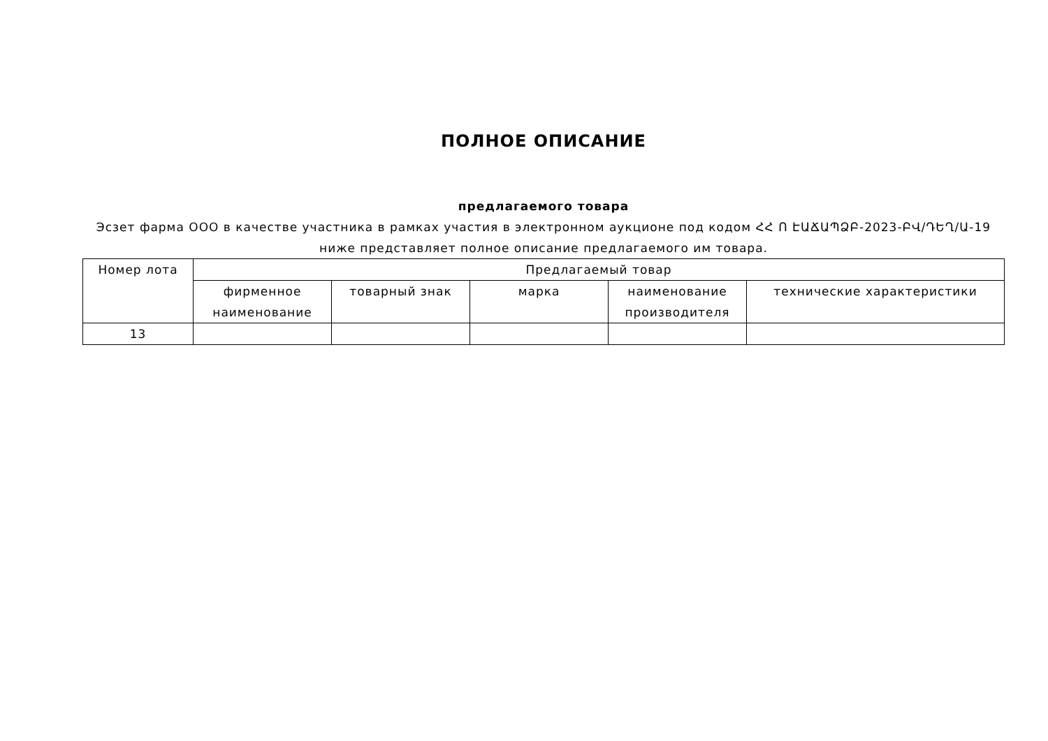ПОЛНОЕ ОПИСАНИЕ
предлагаемого товара
Эсзет фарма ООО в качестве участника в рамках участия в электронном аукционе под кодом ՀՀ Ո ԷԱՃԱՊՁԲ-2023-ԲՎ/ԴԵՂ/Ա-19 ниже представляет полное описание предлагаемого им товара.
| Номер лота | Предлагаемый товар | | | | |
| --- | --- | --- | --- | --- | --- |
| | фирменное наименование | товарный знак | марка | наименование производителя | технические характеристики |
| 13 | | | | | |